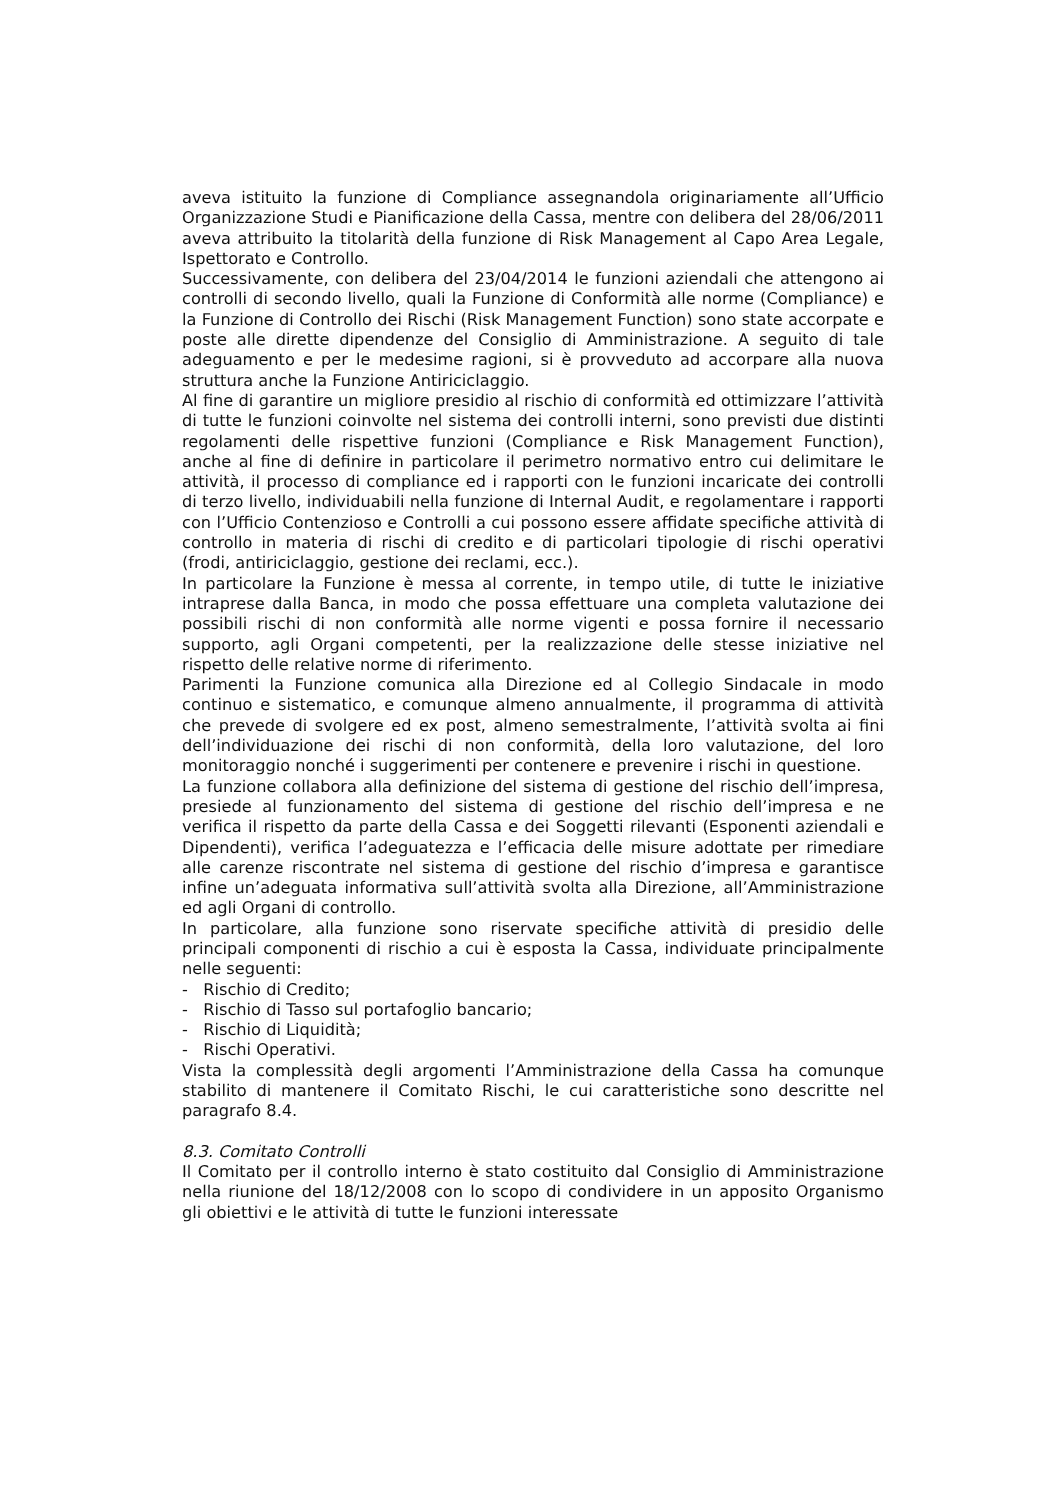aveva istituito la funzione di Compliance assegnandola originariamente all’Ufficio Organizzazione Studi e Pianificazione della Cassa, mentre con delibera del 28/06/2011 aveva attribuito la titolarità della funzione di Risk Management al Capo Area Legale, Ispettorato e Controllo.
Successivamente, con delibera del 23/04/2014 le funzioni aziendali che attengono ai controlli di secondo livello, quali la Funzione di Conformità alle norme (Compliance) e la Funzione di Controllo dei Rischi (Risk Management Function) sono state accorpate e poste alle dirette dipendenze del Consiglio di Amministrazione. A seguito di tale adeguamento e per le medesime ragioni, si è provveduto ad accorpare alla nuova struttura anche la Funzione Antiriciclaggio.
Al fine di garantire un migliore presidio al rischio di conformità ed ottimizzare l’attività di tutte le funzioni coinvolte nel sistema dei controlli interni, sono previsti due distinti regolamenti delle rispettive funzioni (Compliance e Risk Management Function), anche al fine di definire in particolare il perimetro normativo entro cui delimitare le attività, il processo di compliance ed i rapporti con le funzioni incaricate dei controlli di terzo livello, individuabili nella funzione di Internal Audit, e regolamentare i rapporti con l’Ufficio Contenzioso e Controlli a cui possono essere affidate specifiche attività di controllo in materia di rischi di credito e di particolari tipologie di rischi operativi (frodi, antiriciclaggio, gestione dei reclami, ecc.).
In particolare la Funzione è messa al corrente, in tempo utile, di tutte le iniziative intraprese dalla Banca, in modo che possa effettuare una completa valutazione dei possibili rischi di non conformità alle norme vigenti e possa fornire il necessario supporto, agli Organi competenti, per la realizzazione delle stesse iniziative nel rispetto delle relative norme di riferimento.
Parimenti la Funzione comunica alla Direzione ed al Collegio Sindacale in modo continuo e sistematico, e comunque almeno annualmente, il programma di attività che prevede di svolgere ed ex post, almeno semestralmente, l’attività svolta ai fini dell’individuazione dei rischi di non conformità, della loro valutazione, del loro monitoraggio nonché i suggerimenti per contenere e prevenire i rischi in questione.
La funzione collabora alla definizione del sistema di gestione del rischio dell’impresa, presiede al funzionamento del sistema di gestione del rischio dell’impresa e ne verifica il rispetto da parte della Cassa e dei Soggetti rilevanti (Esponenti aziendali e Dipendenti), verifica l’adeguatezza e l’efficacia delle misure adottate per rimediare alle carenze riscontrate nel sistema di gestione del rischio d’impresa e garantisce infine un’adeguata informativa sull’attività svolta alla Direzione, all’Amministrazione ed agli Organi di controllo.
In particolare, alla funzione sono riservate specifiche attività di presidio delle principali componenti di rischio a cui è esposta la Cassa, individuate principalmente nelle seguenti:
- Rischio di Credito;
- Rischio di Tasso sul portafoglio bancario;
- Rischio di Liquidità;
- Rischi Operativi.
Vista la complessità degli argomenti l’Amministrazione della Cassa ha comunque stabilito di mantenere il Comitato Rischi, le cui caratteristiche sono descritte nel paragrafo 8.4.
8.3. Comitato Controlli
Il Comitato per il controllo interno è stato costituito dal Consiglio di Amministrazione nella riunione del 18/12/2008 con lo scopo di condividere in un apposito Organismo gli obiettivi e le attività di tutte le funzioni interessate